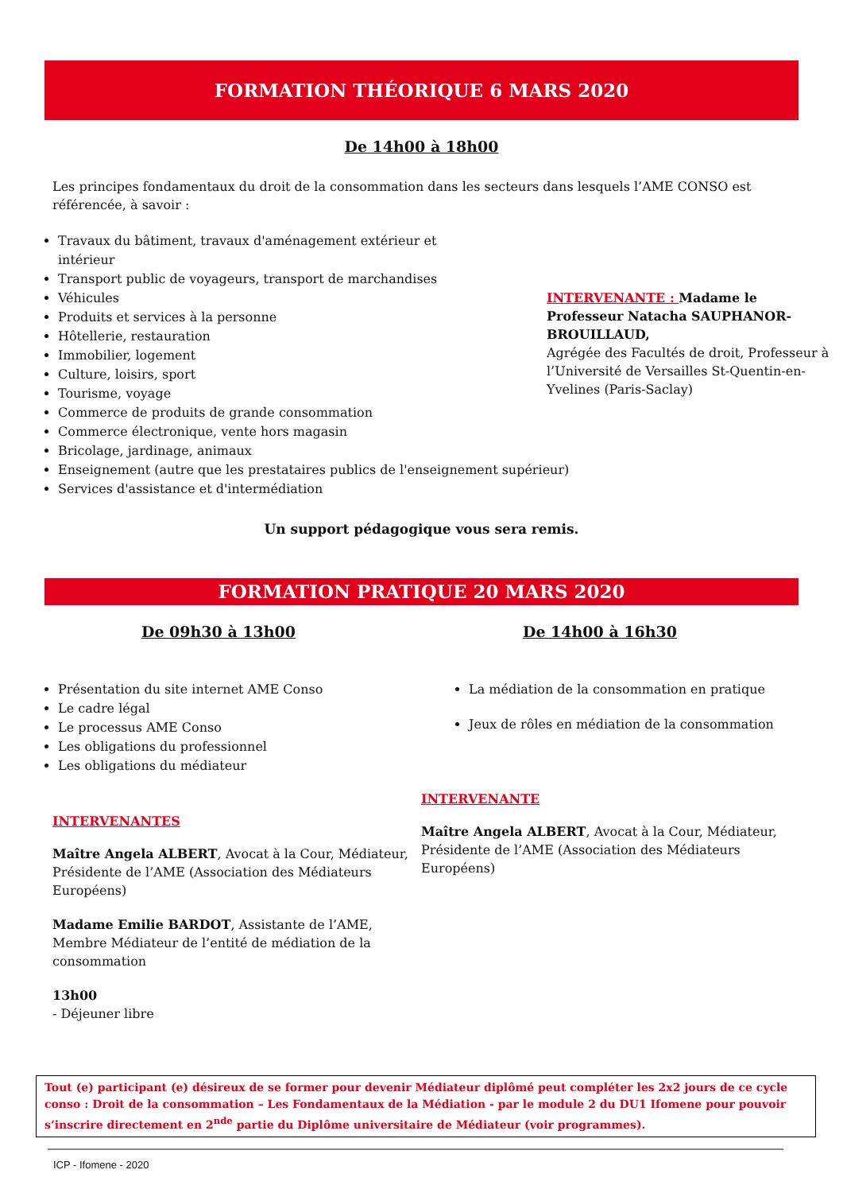FORMATION THÉORIQUE 6 MARS 2020
De 14h00 à 18h00
Les principes fondamentaux du droit de la consommation dans les secteurs dans lesquels l’AME CONSO est référencée, à savoir :
Travaux du bâtiment, travaux d'aménagement extérieur et intérieur
Transport public de voyageurs, transport de marchandises
Véhicules
Produits et services à la personne
Hôtellerie, restauration
Immobilier, logement
Culture, loisirs, sport
Tourisme, voyage
Commerce de produits de grande consommation
Commerce électronique, vente hors magasin
Bricolage, jardinage, animaux
Enseignement (autre que les prestataires publics de l'enseignement supérieur)
Services d'assistance et d'intermédiation
INTERVENANTE : Madame le Professeur Natacha SAUPHANOR-BROUILLAUD,
Agrégée des Facultés de droit, Professeur à l’Université de Versailles St-Quentin-en-Yvelines (Paris-Saclay)
Un support pédagogique vous sera remis.
FORMATION PRATIQUE 20 MARS 2020
De 09h30 à 13h00
Présentation du site internet AME Conso
Le cadre légal
Le processus AME Conso
Les obligations du professionnel
Les obligations du médiateur
INTERVENANTES
Maître Angela ALBERT, Avocat à la Cour, Médiateur, Présidente de l’AME (Association des Médiateurs Européens)
Madame Emilie BARDOT, Assistante de l’AME, Membre Médiateur de l’entité de médiation de la consommation
13h00
- Déjeuner libre
De 14h00 à 16h30
La médiation de la consommation en pratique
Jeux de rôles en médiation de la consommation
INTERVENANTE
Maître Angela ALBERT, Avocat à la Cour, Médiateur, Présidente de l’AME (Association des Médiateurs Européens)
Tout (e) participant (e) désireux de se former pour devenir Médiateur diplômé peut compléter les 2x2 jours de ce cycle conso : Droit de la consommation – Les Fondamentaux de la Médiation - par le module 2 du DU1 Ifomene pour pouvoir s’inscrire directement en 2<sup>nde</sup> partie du Diplôme universitaire de Médiateur (voir programmes).
ICP - Ifomene - 2020